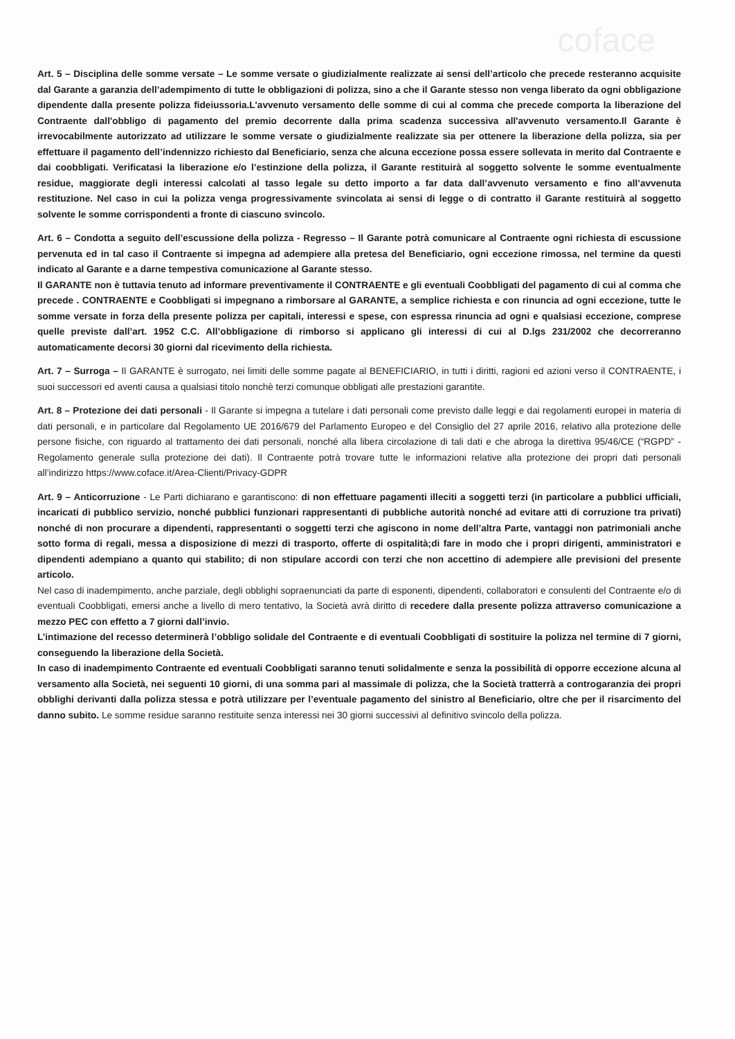coface
Art. 5 – Disciplina delle somme versate – Le somme versate o giudizialmente realizzate ai sensi dell’articolo che precede resteranno acquisite dal Garante a garanzia dell’adempimento di tutte le obbligazioni di polizza, sino a che il Garante stesso non venga liberato da ogni obbligazione dipendente dalla presente polizza fideiussoria.L'avvenuto versamento delle somme di cui al comma che precede comporta la liberazione del Contraente dall'obbligo di pagamento del premio decorrente dalla prima scadenza successiva all'avvenuto versamento.Il Garante è irrevocabilmente autorizzato ad utilizzare le somme versate o giudizialmente realizzate sia per ottenere la liberazione della polizza, sia per effettuare il pagamento dell’indennizzo richiesto dal Beneficiario, senza che alcuna eccezione possa essere sollevata in merito dal Contraente e dai coobbligati. Verificatasi la liberazione e/o l’estinzione della polizza, il Garante restituirà al soggetto solvente le somme eventualmente residue, maggiorate degli interessi calcolati al tasso legale su detto importo a far data dall’avvenuto versamento e fino all’avvenuta restituzione. Nel caso in cui la polizza venga progressivamente svincolata ai sensi di legge o di contratto il Garante restituirà al soggetto solvente le somme corrispondenti a fronte di ciascuno svincolo.
Art. 6 – Condotta a seguito dell’escussione della polizza - Regresso – Il Garante potrà comunicare al Contraente ogni richiesta di escussione pervenuta ed in tal caso il Contraente si impegna ad adempiere alla pretesa del Beneficiario, ogni eccezione rimossa, nel termine da questi indicato al Garante e a darne tempestiva comunicazione al Garante stesso.
Il GARANTE non è tuttavia tenuto ad informare preventivamente il CONTRAENTE e gli eventuali Coobbligati del pagamento di cui al comma che precede . CONTRAENTE e Coobbligati si impegnano a rimborsare al GARANTE, a semplice richiesta e con rinuncia ad ogni eccezione, tutte le somme versate in forza della presente polizza per capitali, interessi e spese, con espressa rinuncia ad ogni e qualsiasi eccezione, comprese quelle previste dall’art. 1952 C.C. All’obbligazione di rimborso si applicano gli interessi di cui al D.lgs 231/2002 che decorreranno automaticamente decorsi 30 giorni dal ricevimento della richiesta.
Art. 7 – Surroga – Il GARANTE è surrogato, nei limiti delle somme pagate al BENEFICIARIO, in tutti i diritti, ragioni ed azioni verso il CONTRAENTE, i suoi successori ed aventi causa a qualsiasi titolo nonchè terzi comunque obbligati alle prestazioni garantite.
Art. 8 – Protezione dei dati personali - Il Garante si impegna a tutelare i dati personali come previsto dalle leggi e dai regolamenti europei in materia di dati personali, e in particolare dal Regolamento UE 2016/679 del Parlamento Europeo e del Consiglio del 27 aprile 2016, relativo alla protezione delle persone fisiche, con riguardo al trattamento dei dati personali, nonché alla libera circolazione di tali dati e che abroga la direttiva 95/46/CE (“RGPD” - Regolamento generale sulla protezione dei dati). Il Contraente potrà trovare tutte le informazioni relative alla protezione dei propri dati personali all’indirizzo https://www.coface.it/Area-Clienti/Privacy-GDPR
Art. 9 – Anticorruzione - Le Parti dichiarano e garantiscono: di non effettuare pagamenti illeciti a soggetti terzi (in particolare a pubblici ufficiali, incaricati di pubblico servizio, nonché pubblici funzionari rappresentanti di pubbliche autorità nonché ad evitare atti di corruzione tra privati) nonché di non procurare a dipendenti, rappresentanti o soggetti terzi che agiscono in nome dell’altra Parte, vantaggi non patrimoniali anche sotto forma di regali, messa a disposizione di mezzi di trasporto, offerte di ospitalità;di fare in modo che i propri dirigenti, amministratori e dipendenti adempiano a quanto qui stabilito; di non stipulare accordi con terzi che non accettino di adempiere alle previsioni del presente articolo.
Nel caso di inadempimento, anche parziale, degli obblighi sopraenunciati da parte di esponenti, dipendenti, collaboratori e consulenti del Contraente e/o di eventuali Coobbligati, emersi anche a livello di mero tentativo, la Società avrà diritto di recedere dalla presente polizza attraverso comunicazione a mezzo PEC con effetto a 7 giorni dall’invio.
L’intimazione del recesso determinerà l’obbligo solidale del Contraente e di eventuali Coobbligati di sostituire la polizza nel termine di 7 giorni, conseguendo la liberazione della Società.
In caso di inadempimento Contraente ed eventuali Coobbligati saranno tenuti solidalmente e senza la possibilità di opporre eccezione alcuna al versamento alla Società, nei seguenti 10 giorni, di una somma pari al massimale di polizza, che la Società tratterrà a controgaranzia dei propri obblighi derivanti dalla polizza stessa e potrà utilizzare per l’eventuale pagamento del sinistro al Beneficiario, oltre che per il risarcimento del danno subito. Le somme residue saranno restituite senza interessi nei 30 giorni successivi al definitivo svincolo della polizza.